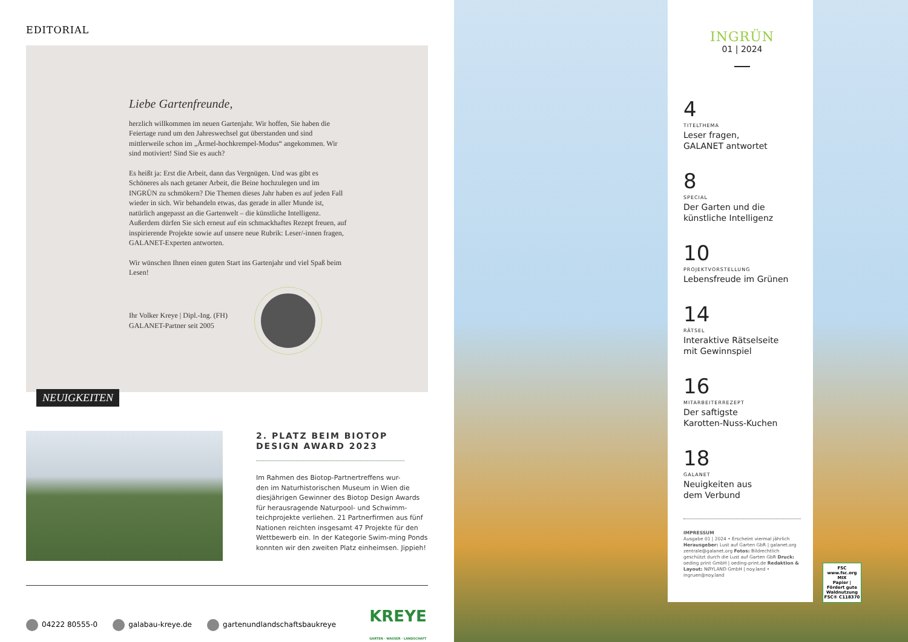EDITORIAL
Liebe Gartenfreunde,
herzlich willkommen im neuen Gartenjahr. Wir hoffen, Sie haben die Feiertage rund um den Jahreswechsel gut überstanden und sind mittlerweile schon im „Ärmel-hochkrempel-Modus“ angekommen. Wir sind motiviert! Sind Sie es auch?
Es heißt ja: Erst die Arbeit, dann das Vergnügen. Und was gibt es Schöneres als nach getaner Arbeit, die Beine hochzulegen und im INGRÜN zu schmökern? Die Themen dieses Jahr haben es auf jeden Fall wieder in sich. Wir behandeln etwas, das gerade in aller Munde ist, natürlich angepasst an die Gartenwelt – die künstliche Intelligenz. Außerdem dürfen Sie sich erneut auf ein schmackhaftes Rezept freuen, auf inspirierende Projekte sowie auf unsere neue Rubrik: Leser/-innen fragen, GALANET-Experten antworten.
Wir wünschen Ihnen einen guten Start ins Gartenjahr und viel Spaß beim Lesen!
Ihr Volker Kreye | Dipl.-Ing. (FH)
GALANET-Partner seit 2005
NEUIGKEITEN
2. PLATZ BEIM BIOTOP DESIGN AWARD 2023
Im Rahmen des Biotop-Partnertreffens wur-
den im Naturhistorischen Museum in Wien die diesjährigen Gewinner des Biotop Design Awards für herausragende Naturpool- und Schwimm-teichprojekte verliehen. 21 Partnerfirmen aus fünf Nationen reichten insgesamt 47 Projekte für den Wettbewerb ein. In der Kategorie Swim-ming Ponds konnten wir den zweiten Platz einheimsen. Jippieh!
04222 80555-0 galabau-kreye.de gartenundlandschaftsbaukreye KREYE
GARTEN · WASSER · LANDSCHAFT
INGRÜN
01 | 2024
4
TITELTHEMA
Leser fragen,
GALANET antwortet
8
SPECIAL
Der Garten und die
künstliche Intelligenz
10
PROJEKTVORSTELLUNG
Lebensfreude im Grünen
14
RÄTSEL
Interaktive Rätselseite
mit Gewinnspiel
16
MITARBEITERREZEPT
Der saftigste
Karotten-Nuss-Kuchen
18
GALANET
Neuigkeiten aus
dem Verbund
IMPRESSUM
Ausgabe 01 | 2024 • Erscheint viermal jährlich Herausgeber: Lust auf Garten GbR | galanet.org zentrale@galanet.org Fotos: Bildrechtlich geschützt durch die Lust auf Garten GbR Druck: oeding print GmbH | oeding-print.de Redaktion & Layout: NØYLAND GmbH | noy.land • ingruen@noy.land
FSC
www.fsc.org
MIX
Papier | Fördert gute Waldnutzung
FSC® C118370